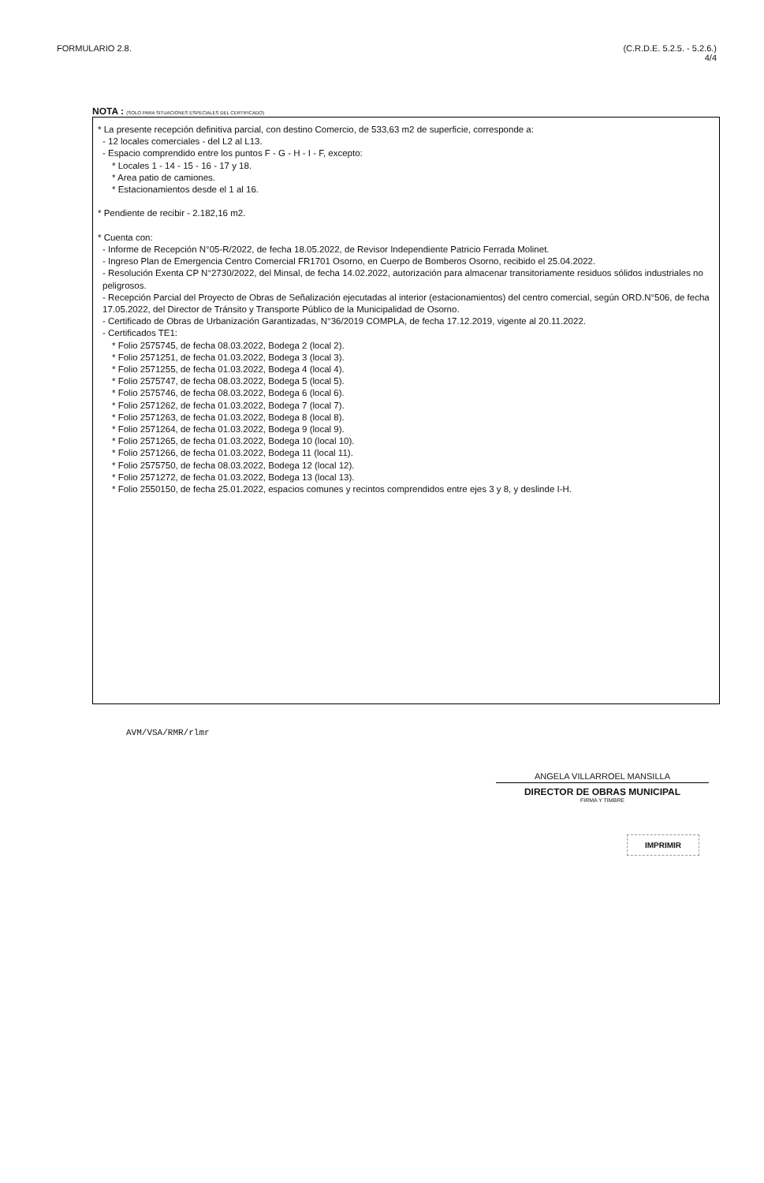FORMULARIO 2.8. (C.R.D.E. 5.2.5. - 5.2.6.)
4/4
NOTA : (SOLO PARA SITUACIONES ESPECIALES DEL CERTIFICADO)
* La presente recepción definitiva parcial, con destino Comercio, de 533,63 m2 de superficie, corresponde a:
- 12 locales comerciales - del L2 al L13.
- Espacio comprendido entre los puntos F - G - H - I - F, excepto:
* Locales 1 - 14 - 15 - 16 - 17 y 18.
* Area patio de camiones.
* Estacionamientos desde el 1 al 16.
* Pendiente de recibir - 2.182,16 m2.
* Cuenta con:
- Informe de Recepción N°05-R/2022, de fecha 18.05.2022, de Revisor Independiente Patricio Ferrada Molinet.
- Ingreso Plan de Emergencia Centro Comercial FR1701 Osorno, en Cuerpo de Bomberos Osorno, recibido el 25.04.2022.
- Resolución Exenta CP N°2730/2022, del Minsal, de fecha 14.02.2022, autorización para almacenar transitoriamente residuos sólidos industriales no peligrosos.
- Recepción Parcial del Proyecto de Obras de Señalización ejecutadas al interior (estacionamientos) del centro comercial, según ORD.N°506, de fecha 17.05.2022, del Director de Tránsito y Transporte Público de la Municipalidad de Osorno.
- Certificado de Obras de Urbanización Garantizadas, N°36/2019 COMPLA, de fecha 17.12.2019, vigente al 20.11.2022.
- Certificados TE1:
* Folio 2575745, de fecha 08.03.2022, Bodega 2 (local 2).
* Folio 2571251, de fecha 01.03.2022, Bodega 3 (local 3).
* Folio 2571255, de fecha 01.03.2022, Bodega 4 (local 4).
* Folio 2575747, de fecha 08.03.2022, Bodega 5 (local 5).
* Folio 2575746, de fecha 08.03.2022, Bodega 6 (local 6).
* Folio 2571262, de fecha 01.03.2022, Bodega 7 (local 7).
* Folio 2571263, de fecha 01.03.2022, Bodega 8 (local 8).
* Folio 2571264, de fecha 01.03.2022, Bodega 9 (local 9).
* Folio 2571265, de fecha 01.03.2022, Bodega 10 (local 10).
* Folio 2571266, de fecha 01.03.2022, Bodega 11 (local 11).
* Folio 2575750, de fecha 08.03.2022, Bodega 12 (local 12).
* Folio 2571272, de fecha 01.03.2022, Bodega 13 (local 13).
* Folio 2550150, de fecha 25.01.2022, espacios comunes y recintos comprendidos entre ejes 3 y 8, y deslinde I-H.
AVM/VSA/RMR/rlmr
ANGELA VILLARROEL MANSILLA
DIRECTOR DE OBRAS MUNICIPAL
FIRMA Y TIMBRE
IMPRIMIR